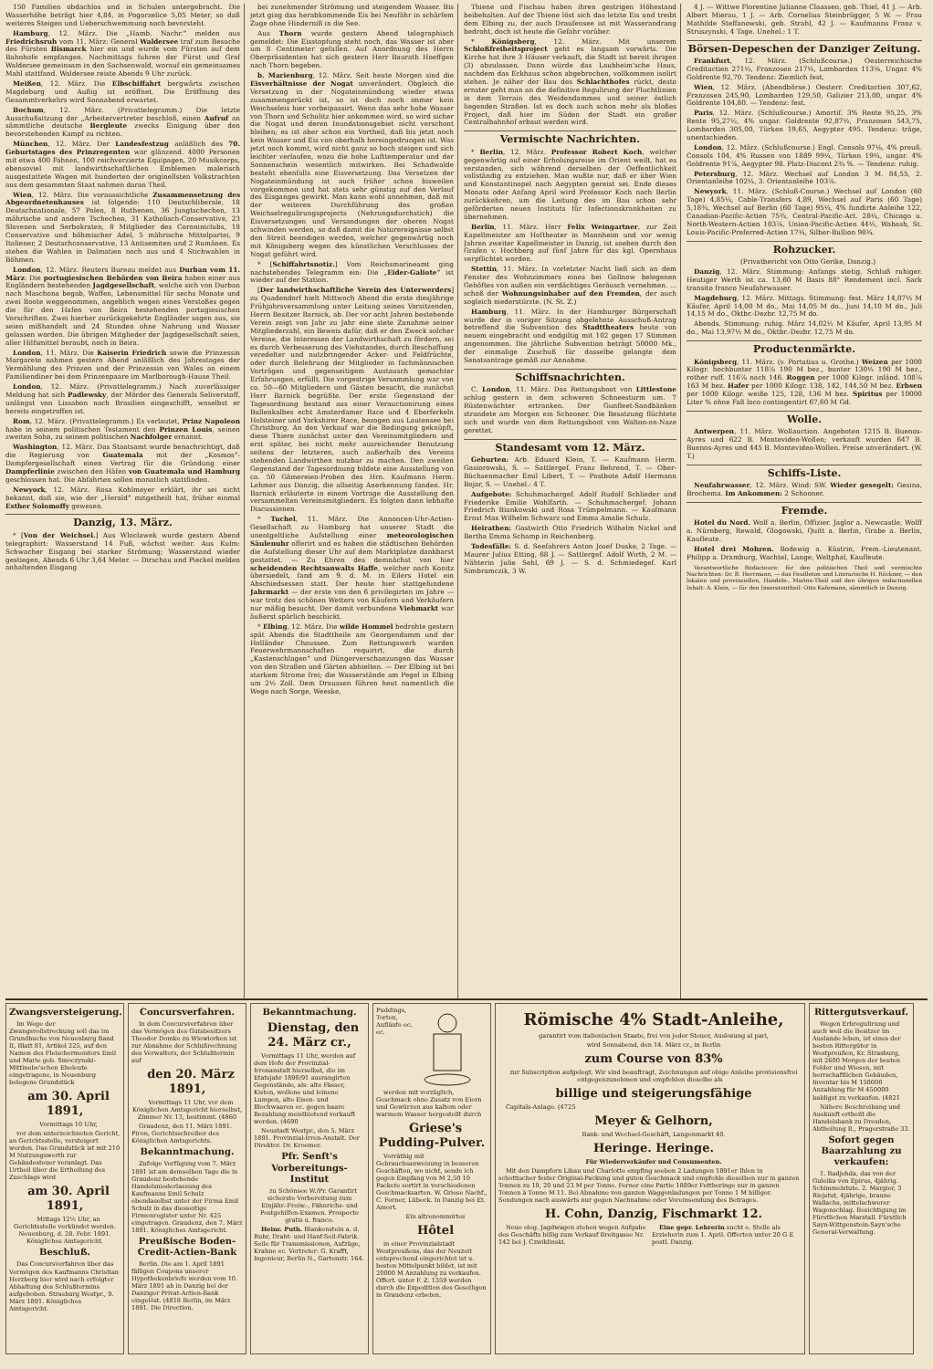150 Familien obdachlos und in Schulen untergebracht. Die Wasserhöhe beträgt hier 4,84, in Pogorzelice 5,05 Meter, so daß weiteres Steigen und Ueberschwemmung noch bevorsteht.
Hamburg, 12. März. Die „Hamb. Nachr.“ melden aus Friedrichsruh vom 11. März: General Waldersee traf zum Besuche des Fürsten Bismarck hier ein und wurde vom Fürsten auf dem Bahnhofe empfangen. Nachmittags fuhren der Fürst und Graf Waldersee gemeinsam in den Sachsenwald, worauf ein gemeinsames Mahl stattfand. Waldersee reiste Abends 9 Uhr zurück.
Meißen, 12. März. Die Elbschiffahrt bergwärts zwischen Magdeburg und Außig ist eröffnet. Die Eröffnung des Gesammtverkehrs wird Sonnabend erwartet.
Bochum, 12. März. (Privattelegramm.) Die letzte Ausschußsitzung der „Arbeitervertreter beschloß, einen Aufruf an sämmtliche deutsche Bergleute zwecks Einigung über den bevorstehenden Kampf zu richten.
München, 12. März. Der Landesfestzug anläßlich des 70. Geburtstages des Prinzregenten war glänzend. 4000 Personen mit etwa 400 Fahnen, 100 reichverzierte Equipagen, 20 Musikcorps, ebensoviel mit landwirthschaftlichen Emblemen malerisch ausgestattete Wagen mit hunderten der originellsten Volkstrachten aus dem gesammten Staat nahmen daran Theil.
Wien, 12. März. Die voraussichtliche Zusammensetzung des Abgeordnetenhauses ist folgende: 110 Deutschliberale, 18 Deutschnationale, 57 Polen, 8 Ruthenen, 36 Jungtschechen, 13 mährische und andere Tschechen, 31 Katholisch-Conservative, 23 Slovenen und Serbokraten, 8 Mitglieder des Coroniniclubs, 18 Conservative und böhmischer Adel, 5 mährische Mittelpartei, 9 Italiener, 2 Deutschconservative, 13 Antisemiten und 2 Rumänen. Es stehen die Wahlen in Dalmatien noch aus und 4 Stichwahlen in Böhmen.
London, 12. März. Reuters Bureau meldet aus Durban vom 11. März: Die portugiesischen Behörden von Beira haben einer aus Engländern bestehenden Jagdgesellschaft, welche sich von Durban nach Maschona begab, Waffen, Lebensmittel für sechs Monate und zwei Boote weggenommen, angeblich wegen eines Verstoßes gegen die für den Hafen von Beira bestehenden portugiesischen Vorschriften. Zwei hierher zurückgekehrte Engländer sagen aus, sie seien mißhandelt und 24 Stunden ohne Nahrung und Wasser gelassen worden. Die übrigen Mitglieder der Jagdgesellschaft seien, aller Hilfsmittel beraubt, noch in Beira.
London, 11. März. Die Kaiserin Friedrich sowie die Prinzessin Margarete nahmen gestern Abend anläßlich des Jahrestages der Vermählung des Prinzen und der Prinzessin von Wales an einem Familiendiner bei dem Prinzenpaare im Marlborough-Hause Theil.
London, 12. März. (Privattelegramm.) Nach zuverlässiger Meldung hat sich Padlewsky, der Mörder des Generals Seliverstoff, unlängst von Lissabon nach Brasilien eingeschifft, woselbst er bereits eingetroffen ist.
Rom, 12. März. (Privattelegramm.) Es verlautet, Prinz Napoleon habe in seinem politischen Testament den Prinzen Louis, seinen zweiten Sohn, zu seinem politischen Nachfolger ernannt.
Washington, 12. März. Das Staatsamt wurde benachrichtigt, daß die Regierung von Guatemala mit der „Kosmos“-Dampfergesellschaft einen Vertrag für die Gründung einer Dampferlinie zwischen den Häfen von Guatemala und Hamburg geschlossen hat. Die Abfahrten sollen monatlich stattfinden.
Newyork, 12. März. Rosa Kohlmeyer erklärt, ihr sei nicht bekannt, daß sie, wie der „Herald“ mitgetheilt hat, früher einmal Esther Solomoffy gewesen.
Danzig, 13. März.
* [Von der Weichsel.] Aus Wloclawek wurde gestern Abend telegraphirt: Wasserstand 14 Fuß, wächst weiter. Aus Kulm: Schwacher Eisgang bei starker Strömung; Wasserstand wieder gestiegen, Abends 6 Uhr 3,64 Meter. — Dirschau und Pieckel melden anhaltenden Eisgang
bei zunehmender Strömung und steigendem Wasser. Bis jetzt ging das herabkommende Eis bei Neufähr in schärfem Zuge ohne Hinderniß in die See.
Aus Thorn wurde gestern Abend telegraphisch gemeldet: Die Eisstopfung steht noch, das Wasser ist aber um 8 Centimeter gefallen. Auf Anordnung des Herrn Oberpräsidenten hat sich gestern Herr Baurath Hoeffgen nach Thorn begeben.
b. Marienburg, 12. März. Seit heute Morgen sind die Eisverhältnisse der Nogat unverändert. Obgleich die Versetzung in der Nogateinmündung wieder etwas zusammengerückt ist, so ist doch noch immer kein Weichseleis hier vorbeipassirt. Wenn das sehr hohe Wasser von Thorn und Schulitz hier ankommen wird, so wird sicher die Nogat und deren Inundationsgebiet nicht verschont bleiben; es ist aber schon ein Vortheil, daß bis jetzt noch kein Wasser und Eis von oberhalb hereingedrungen ist. Was jetzt noch kommt, wird nicht ganz so hoch steigen und sich leichter verlaufen, wozu die hohe Lufttemperatur und der Sonnenschein wesentlich mitwirken. Bei Schadwalde besteht ebenfalls eine Eisversetzung. Das Versetzen der Nogateinmündung ist auch früher schon bisweilen vorgekommen und hat stets sehr günstig auf den Verlauf des Eisganges gewirkt. Man kann wohl annehmen, daß mit der weiteren Durchführung des großen Weichselregulirungsprojects (Nehrungsdurchstich) die Eisversetzungen und Versandungen der oberen Nogat schwinden werden, so daß damit die Naturereignisse selbst den Streit beendigen werden, welcher gegenwärtig noch mit Königsberg wegen des künstlichen Verschlusses der Nogat geführt wird.
* [Schiffahrtsnotiz.] Vom Reichsmarineamt ging nachstehendes Telegramm ein: Die „Eider-Galiote“ ist wieder auf der Station.
[Der landwirthschaftliche Verein des Unterwerders] zu Quadendorf hielt Mittwoch Abend die erste diesjährige Frühjahrsversammlung unter Leitung seines Vorsitzenden, Herrn Besitzer Barnick, ab. Der vor acht Jahren bestehende Verein zeigt von Jahr zu Jahr eine stete Zunahme seiner Mitgliederzahl, ein Beweis dafür, daß er den Zweck solcher Vereine, die Interessen der Landwirthschaft zu fördern, sei es durch Verbesserung des Viehstandes, durch Beschaffung veredelter und nutzbringender Acker- und Feldfrüchte, oder durch Belehrung der Mitglieder in fachmännischen Vorträgen und gegenseitigem Austausch gemachter Erfahrungen, erfüllt. Die vorgestrige Versammlung war von ca. 50—60 Mitgliedern und Gästen besucht, die zunächst Herr Barnick begrüßte. Der erste Gegenstand der Tagesordnung bestand aus einer Verauctionirung eines Bullenkalbes echt Amsterdamer Race und 4 Eberferkeln Holsteiner und Yorkshirer Race, bezogen aus Lautensee bei Christburg. An den Verkauf war die Bedingung geknüpft, diese Thiere zunächst unter den Vereinsmitgliedern und erst später, bei nicht mehr ausreichender Benutzung seitens der letzteren, auch außerhalb des Vereins stehenden Landwirthen nutzbar zu machen. Den zweiten Gegenstand der Tagesordnung bildete eine Ausstellung von ca. 50 Gämereien-Proben des Hrn. Kaufmann Herm. Lehmer aus Danzig, die allseitig Anerkennung fanden. Hr. Barnick erläuterte in einem Vortrage die Ausstellung den versammelten Vereinsmitgliedern. Es folgten dann lebhafte Discussionen.
* Tuchel, 11. März. Die Annoncen-Uhr-Actien-Gesellschaft zu Hamburg hat unserer Stadt die unentgeltliche Aufstellung einer meteorologischen Säulenuhr offerirt und es haben die städtischen Behörden die Aufstellung dieser Uhr auf dem Marktplatze dankbarst gestattet. — Zu Ehren des demnächst von hier scheidenden Rechtsanwalts Haffe, welcher nach Konitz übersiedelt, fand am 9. d. M. in Eilers Hotel ein Abschiedsessen statt. Der heute hier stattgefundene Jahrmarkt — der erste von den 6 privilegirten im Jahre — war trotz des schönen Wetters von Käufern und Verkäufern nur mäßig besucht. Der damit verbundene Viehmarkt war äußerst spärlich beschickt.
* Elbing, 12. März. Die wilde Hommel bedrohte gestern spät Abends die Stadttheile am Georgendamm und der Holländer Chaussee. Zum Rettungswerk wurden Feuerwehrmannschaften requirirt, die durch „Kastenschlagen“ und Düngerverschanzungen das Wasser von den Straßen und Gärten abhielten. — Der Elbing ist bei starkem Strome frei; die Wasserstände am Pegel in Elbing um 2½ Zoll. Dem Draussen führen heut namentlich die Wege nach Sorge, Weeske,
Thiene und Fischau haben ihren gestrigen Höhestand beibehalten. Auf der Thiene löst sich das letzte Eis und treibt dem Elbing zu, der auch Draufensee ist mit Wasserandrang bedroht, doch ist heute die Gefahr vorüber.
* Königsberg, 12. März. Mit unserem Schloßfreiheitsproject geht es langsam vorwärts. Die Kirche hat ihre 3 Häuser verkauft, die Stadt ist bereit ihrigen (3) abzulassen. Dann würde das Laubheim'sche Haus, nachdem das Eckhaus schon abgebrochen, vollkommen isolirt stehen. Je näher der Bau des Schlachthofes rückt, desto ernster geht man an die definitive Regulirung der Fluchtlinien in dem Terrain des Weidendammes und seiner östlich liegenden Straßen. Ist es doch auch schon mehr als bloßes Project, daß hier im Süden der Stadt ein großer Centralbahnhof erbaut werden wird.
Vermischte Nachrichten.
* Berlin, 12. März. Professor Robert Koch, welcher gegenwärtig auf einer Erholungsreise im Orient weilt, hat es verstanden, sich während derselben der Oeffentlichkeit vollständig zu entziehen. Man wußte nur, daß er über Wien und Konstantinopel nach Aegypten gereist sei. Ende dieses Monats oder Anfang April wird Professor Koch nach Berlin zurückkehren, um die Leitung des im Bau schon sehr geförderten neuen Instituts für Infectionskrankheiten zu übernehmen.
Berlin, 11. März. Herr Felix Weingartner, zur Zeit Kapellmeister am Hoftheater in Mannheim und vor wenig Jahren zweiter Kapellmeister in Danzig, ist soeben durch den Grafen v. Hochberg auf fünf Jahre für das kgl. Opernhaus verpflichtet worden.
Stettin, 11. März. In vorletzter Nacht ließ sich an dem Fenster des Wohnzimmers eines bei Gollnow belegenen Gehöftes von außen ein verdächtiges Geräusch vernehmen. ... schoß der Wohnungsinhaber auf den Fremden, der auch sogleich niederstürzte. (N. St. Z.)
Hamburg, 11. März. In der Hamburger Bürgerschaft wurde der in voriger Sitzung abgelehnte Ausschuß-Antrag betreffend die Subvention des Stadttheaters heute von neuem eingebracht und endgiltig mit 102 gegen 17 Stimmen angenommen. Die jährliche Subvention beträgt 50000 Mk., der einmalige Zuschuß für dasselbe gelangte dem Senatsantrage gemäß zur Annahme.
Schiffsnachrichten.
C. London, 11. März. Das Rettungsboot von Littlestone schlug gestern in dem schweren Schneesturm um. 7 Rüstenwächter ertranken. Der Gunfleet-Sandbänken strandete am Morgen ein Schooner. Die Besatzung flüchtete sich und wurde von dem Rettungsboot von Walton-on-Naze gerettet.
Standesamt vom 12. März.
Geburten: Arb. Eduard Klein, T. — Kaufmann Herm. Gasiorowski, S. — Sattlergef. Franz Behrend, T. — Ober-Büchsenmacher Emil Libert, T. — Postbote Adolf Hermann Bojar, S. — Unehel.: 4 T.
Aufgebote: Schuhmachergef. Adolf Rudolf Schlieder und Friederike Emilie Wohlfarth. — Schuhmachergef. Johann Friedrich Biankowski und Rosa Trümpelmann. — Kaufmann Ernst Max Wilhelm Schwarz und Emma Amalie Schulz.
Heirathen: Gastwirth Otto Friedrich Wilhelm Nickel und Bertha Emma Schamp in Reichenberg.
Todesfälle: S. d. Seefahrers Anton Josef Duske, 2 Tage. — Maurer Julius Etting, 68 J. — Sattlergef. Adolf Wirth, 2 M. — Nähterin Julie Sehl, 69 J. — S. d. Schmiedegef. Karl Simbramczik, 3 W.
4 J. — Wittwe Florentine Julianne Claassen, geb. Thiel, 41 J. — Arb. Albert Mierau, 1 J. — Arb. Cornelius Steinbrügger, 5 W. — Frau Mathilde Steffanowski, geb. Strahl, 42 J. — Kaufmanns Franz v. Struszynski, 4 Tage. Unehel.: 1 T.
Börsen-Depeschen der Danziger Zeitung.
Frankfurt, 12. März. (Schlußcourse.) Oesterreichische Creditactien 271½, Franzosen 217½, Lombarden 113⅝, Ungar. 4% Goldrente 92,70. Tendenz: Ziemlich fest.
Wien, 12. März. (Abendbörse.) Oesterr. Creditactien 307,62, Franzosen 245,90, Lombarden 129,50, Galizier 213,00, ungar. 4% Goldrente 104,80. — Tendenz: fest.
Paris, 12. März. (Schlußcourse.) Amortif. 3% Rente 95,25, 3% Rente 95,27½, 4% ungar. Goldrente 92,87½, Franzosen 543,75, Lombarden 305,00, Türken 19,65, Aegypter 495. Tendenz: träge, unentschieden.
London, 12. März. (Schlußcourse.) Engl. Consols 97⅛, 4% preuß. Consols 104, 4% Russen von 1889 99¼, Türken 19¼, ungar. 4% Goldrente 91⅞, Aegypter 98. Platz-Discont 2¾ %. — Tendenz: ruhig.
Petersburg, 12. März. Wechsel auf London 3 M. 84,55, 2. Orientanleihe 102¼, 3. Orientanleihe 103⅞.
Newyork, 11. März. (Schluß-Course.) Wechsel auf London (60 Tage) 4,85¼, Cable-Transfers 4,89, Wechsel auf Paris (60 Tage) 5,18¾, Wechsel auf Berlin (60 Tage) 95¼, 4% fundirte Anleihe 122, Canadian-Pacific-Actien 75¾, Central-Pacific-Act. 28¼, Chicago u. North-Western-Actien 103⅞, Union-Pacific-Actien 44½, Wabash, St. Louis-Pacific-Preferred-Actien 17¼, Silber-Bullion 98¾.
Rohzucker.
(Privatbericht von Otto Gerike, Danzig.)
Danzig, 12. März. Stimmung: Anfangs stetig, Schluß ruhiger. Heutiger Werth ist ca. 13,60 M Basis 88° Rendement incl. Sack transito franco Neufahrwasser.
Magdeburg, 12. März. Mittags. Stimmung: fest. März 14,07½ M Käufer, April 14,00 M do., Mai 14,05 M do., Juni 14,10 M do., Juli 14,15 M do., Oktbr.-Dezbr. 12,75 M do.
Abends. Stimmung: ruhig. März 14,02½ M Käufer, April 13,95 M do., Mai 13,97½ M do., Oktbr.-Dezbr. 12,75 M do.
Productenmärkte.
Königsberg, 11. März. (v. Portatius u. Grothe.) Weizen per 1000 Kilogr. hochbunter 118⅞ 190 M bez., bunter 130½ 190 M bez., rother ruff. 116⅞ nach 146. Roggen per 1000 Kilogr. inländ. 108⅞ 163 M bez. Hafer per 1000 Kilogr. 138, 142, 144,50 M bez. Erbsen per 1000 Kilogr. weiße 125, 128, 136 M bez. Spiritus per 10000 Liter % ohne Faß loco contingentirt 67,60 M Gd.
Wolle.
Antwerpen, 11. März. Wollauction. Angeboten 1215 B. Buenos-Ayres und 622 B. Montevideo-Wollen; verkauft wurden 647 B. Buenos-Ayres und 445 B. Montevideo-Wollen. Preise unverändert. (W. T.)
Schiffs-Liste.
Neufahrwasser, 12. März. Wind: SW. Wieder gesegelt: Gesina, Brochema. Im Ankommen: 2 Schooner.
Fremde.
Hotel du Nord. Wolf a. Berlin, Offizier. Jaglor a. Newcastle, Wolff a. Nürnberg, Rewald, Glogowski, Quitt a. Berlin, Grabe a. Berlin, Kaufleute.
Hotel drei Mohren. Bodewig a. Küstrin, Prem.-Lieutenant. Philipp a. Dramburg, Wachtel, Lange, Weltphal, Kaufleute.
Verantwortliche Redacteure: für den politischen Theil und vermischte Nachrichten: Dr. B. Herrmann, — das Feuilleton und Literarische H. Röckner, — den lokalen und provinziellen, Handels-, Marine-Theil und den übrigen redactionellen Inhalt: A. Klein, — für den Inseratentheil: Otto Kafemann, sämmtlich in Danzig.
Zwangsversteigerung.
Im Wege der Zwangsvollstreckung soll das im Grundbuche von Neuenburg Band II, Blatt 81, Artikel 225, auf den Namen des Fleischermeisters Emil und Marie geb. Smoczynski-Mittinebe'schen Eheleute eingetragene, in Neuenburg belegene Grundstück
am 30. April 1891,
Vormittags 10 Uhr,
vor dem unterzeichneten Gericht, an Gerichtsstelle, versteigert werden. Das Grundstück ist mit 210 M Nutzungswerth zur Gebäudesteuer veranlagt. Das Urtheil über die Ertheilung des Zuschlags wird
am 30. April 1891,
Mittags 12½ Uhr, an Gerichtsstelle verkündet werden. Neuenburg, d. 28. Febr. 1891. Königliches Amtsgericht.
Beschluß.
Das Concursverfahren über das Vermögen des Kaufmanns Christian Herzberg hier wird nach erfolgter Abhaltung des Schlußtermins aufgehoben. Strasburg Westpr., 9. März 1891. Königliches Amtsgericht.
Concursverfahren.
In dem Concursverfahren über das Vermögen des Gutsbesitzers Theodor Domke zu Wiewiorken ist zur Abnahme der Schlußrechnung des Verwalters, der Schlußtermin auf
den 20. März 1891,
Vormittags 11 Uhr, vor dem Königlichen Amtsgericht hierselbst, Zimmer Nr. 13, bestimmt. (4860
Graudenz, den 11. März 1891. Piron, Gerichtsschreiber des Königlichen Amtsgerichts.
Bekanntmachung.
Zufolge Verfügung vom 7. März 1891 ist am demselben Tage die in Graudenz bestehende Handelsniederlassung des Kaufmanns Emil Schulz ebendaselbst unter der Firma Emil Schulz in das diesseitige Firmenregister unter Nr. 425 eingetragen. Graudenz, den 7. März 1891. Königliches Amtsgericht.
Preußische Boden-Credit-Actien-Bank
Berlin. Die am 1. April 1891 fälligen Coupons unserer Hypothekenbriefe werden vom 10. März 1891 ab in Danzig bei der Danziger Privat-Actien-Bank eingelöst. (4818 Berlin, im März 1891. Die Direction.
Bekanntmachung.
Dienstag, den 24. März cr.,
Vormittags 11 Uhr, werden auf dem Hofe der Provinzial-Irrenanstalt hierselbst, die im Etatsjahr 1890/91 ausrangirten Gegenstände, als: alte Fässer, Kisten, wollene und leinene Lumpen, alte Eisen- und Blechwaaren ec. gegen baare Bezahlung meistbietend verkauft werden. (4690
Neustadt Westpr., den 5. März 1891. Provinzial-Irren-Anstalt. Der Direktor. Dr. Kroemer.
Pfr. Senft's Vorbereitungs-Institut
zu Schönsee W./Pr. Garantirt sicherste Vorbereitung zum Einjähr.-Freiw.-, Fähnrichs- und Postgehilfen-Examen. Prospecte gratis u. franco.
Heinr. Puth. Blankenstein a. d. Ruhr, Draht- und Hanf-Seil-Fabrik. Seile für Transmissionen, Aufzüge, Krahne ec. Vertreter: G. Krafft, Ingenieur, Berlin N., Gartenstr. 164.
Puddings, Torten, Aufläufe ec. ec.
werden mit vorzüglich, Geschmack ohne Zusatz von Eiern und Gewürzen aus kaltem oder warmem Wasser hergestellt durch
Griese's Pudding-Pulver.
Vorräthig mit Gebrauchsanweisung in besseren Geschäften, wo nicht, sende ich gegen Empfang von M 2,50 10 Packete sortirt in verschiedenen Geschmacksarten. W. Griese Nachf., C. Ferner, Lübeck. In Danzig bei Et. Amort.
Ein altrenommirtes
Hôtel
in einer Provinzialstadt Westpreußens, das der Neuzeit entsprechend eingerichtet ist u. besten Mittelpunkt bildet, ist mit 20000 M Anzahlung zu verkaufen. Offert. unter F. Z. 1359 werden durch die Expedition des Geselligen in Graudenz erbeten.
Römische 4% Stadt-Anleihe,
garantirt vom italienischen Staate, frei von jeder Steuer, Auslosung al pari,
wird Sonnabend, den 14. März cr., in Berlin
zum Course von 83%
zur Subscription aufgelegt. Wir sind beauftragt, Zeichnungen auf obige Anleihe provisionsfrei entgegenzunehmen und empfehlen dieselbe als
billige und steigerungsfähige
Capitals-Anlage. (4725
Meyer & Gelhorn,
Bank- und Wechsel-Geschäft, Langenmarkt 40.
Heringe. Heringe.
Für Wiederverkäufer und Consumenten.
Mit den Dampfern Libau und Charlotte empfing soeben 2 Ladungen 1891er Ihlen in schottischer fester Original-Packung und guten Geschmack und empfehle dieselben nur in ganzen Tonnen zu 19, 20 und 23 M per Tonne. Ferner eine Partie 1889er Fettheringe nur in ganzen Tonnen à Tonne M 11. Bei Abnahme von ganzen Waggonladungen per Tonne 1 M billiger. Sendungen nach auswärts nur gegen Nachnahme oder Voreinsendung des Betrages.
H. Cohn, Danzig, Fischmarkt 12.
Neue eleg. Jagdwagen stehen wegen Aufgabe des Geschäfts billig zum Verkauf Breitgasse Nr. 142 bei J. Czwiklinski.
Eine gepr. Lehrerin sucht e. Stelle als Erzieherin zum 1. April. Offerten unter 20 G E postl. Danzig.
Rittergutsverkauf.
Wegen Erbregulirung und auch weil die Besitzer im Auslande leben, ist eines der besten Rittergüter in Westpreußen, Kr. Strasburg, mit 2600 Morgen der besten Felder und Wiesen, mit herrschaftlichen Gebäuden, Inventar bis M 150000 Anzahlung für M 450000 baldigst zu verkaufen. (4821
Nähere Beschreibung und Auskunft ertheilt die Handelsbank zu Dresden, Abtheilung B., Pragerstraße 33.
Sofort gegen Baarzahlung zu verkaufen:
1. Radjehda, das von der Guleika von Epirus, 4jährig. Schimmelstute. 2. Margier, 3 Riejstut, 4jährige, braune Wallachs, mittelschwerer Wagenschlag. Besichtigung im Fürstlichen Marstall. Fürstlich Sayn-Wittgenstein-Sayn'sche General-Verwaltung.